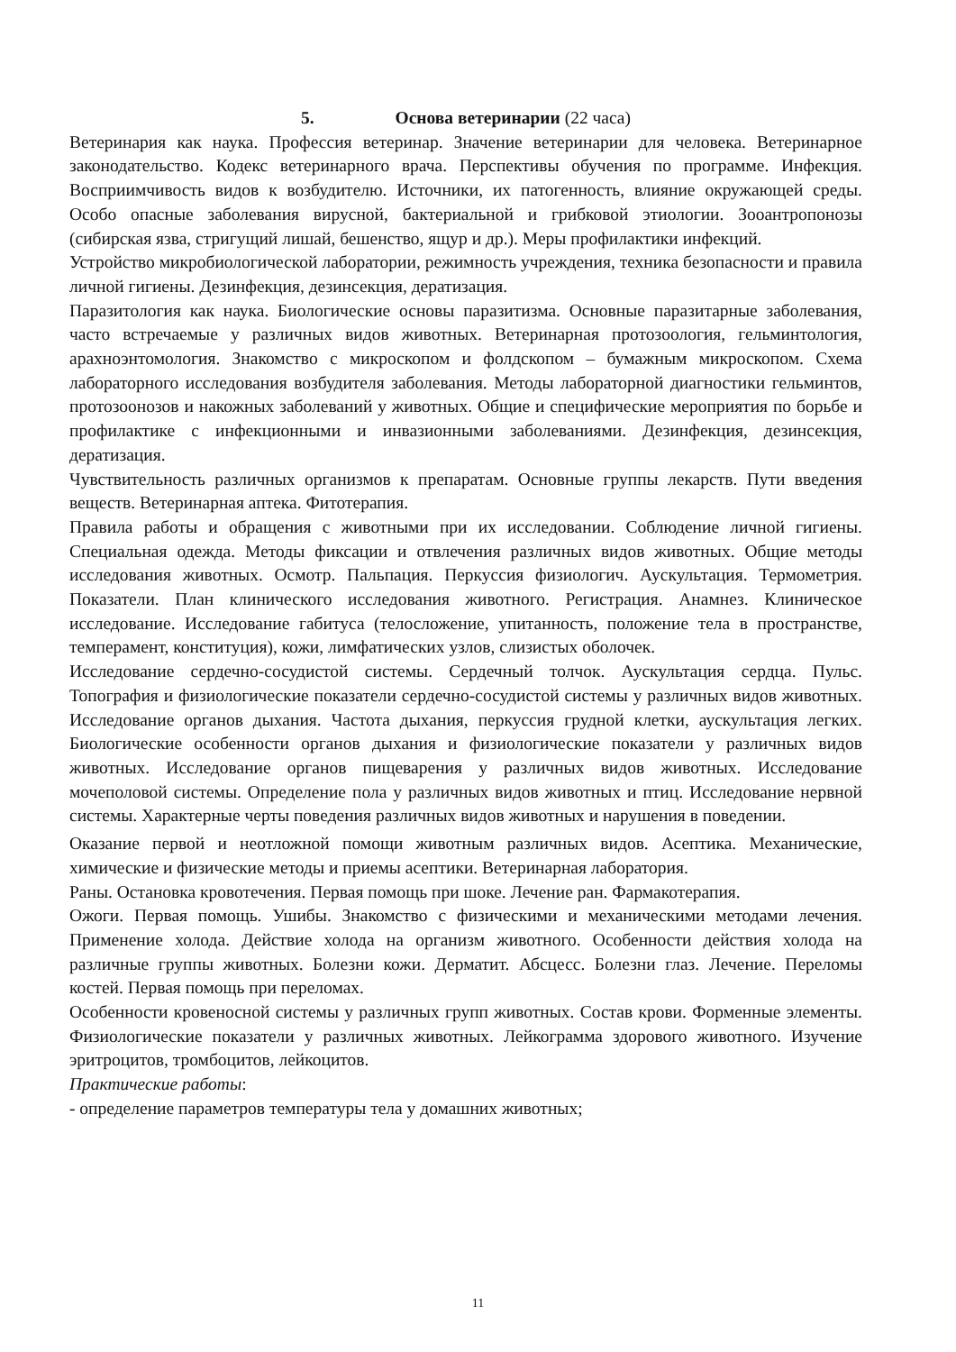5. Основа ветеринарии (22 часа)
Ветеринария как наука. Профессия ветеринар. Значение ветеринарии для человека. Ветеринарное законодательство. Кодекс ветеринарного врача. Перспективы обучения по программе. Инфекция. Восприимчивость видов к возбудителю. Источники, их патогенность, влияние окружающей среды. Особо опасные заболевания вирусной, бактериальной и грибковой этиологии. Зооантропонозы (сибирская язва, стригущий лишай, бешенство, ящур и др.). Меры профилактики инфекций.
Устройство микробиологической лаборатории, режимность учреждения, техника безопасности и правила личной гигиены. Дезинфекция, дезинсекция, дератизация.
Паразитология как наука. Биологические основы паразитизма. Основные паразитарные заболевания, часто встречаемые у различных видов животных. Ветеринарная протозоология, гельминтология, арахноэнтомология. Знакомство с микроскопом и фолдскопом – бумажным микроскопом. Схема лабораторного исследования возбудителя заболевания. Методы лабораторной диагностики гельминтов, протозоонозов и накожных заболеваний у животных. Общие и специфические мероприятия по борьбе и профилактике с инфекционными и инвазионными заболеваниями. Дезинфекция, дезинсекция, дератизация.
Чувствительность различных организмов к препаратам. Основные группы лекарств. Пути введения веществ. Ветеринарная аптека. Фитотерапия.
Правила работы и обращения с животными при их исследовании. Соблюдение личной гигиены. Специальная одежда. Методы фиксации и отвлечения различных видов животных. Общие методы исследования животных. Осмотр. Пальпация. Перкуссия физиологич. Аускультация. Термометрия. Показатели. План клинического исследования животного. Регистрация. Анамнез. Клиническое исследование. Исследование габитуса (телосложение, упитанность, положение тела в пространстве, темперамент, конституция), кожи, лимфатических узлов, слизистых оболочек.
Исследование сердечно-сосудистой системы. Сердечный толчок. Аускультация сердца. Пульс. Топография и физиологические показатели сердечно-сосудистой системы у различных видов животных. Исследование органов дыхания. Частота дыхания, перкуссия грудной клетки, аускультация легких. Биологические особенности органов дыхания и физиологические показатели у различных видов животных. Исследование органов пищеварения у различных видов животных. Исследование мочеполовой системы. Определение пола у различных видов животных и птиц. Исследование нервной системы. Характерные черты поведения различных видов животных и нарушения в поведении.
Оказание первой и неотложной помощи животным различных видов. Асептика. Механические, химические и физические методы и приемы асептики. Ветеринарная лаборатория.
Раны. Остановка кровотечения. Первая помощь при шоке. Лечение ран. Фармакотерапия.
Ожоги. Первая помощь. Ушибы. Знакомство с физическими и механическими методами лечения. Применение холода. Действие холода на организм животного. Особенности действия холода на различные группы животных. Болезни кожи. Дерматит. Абсцесс. Болезни глаз. Лечение. Переломы костей. Первая помощь при переломах.
Особенности кровеносной системы у различных групп животных. Состав крови. Форменные элементы. Физиологические показатели у различных животных. Лейкограмма здорового животного. Изучение эритроцитов, тромбоцитов, лейкоцитов.
Практические работы:
- определение параметров температуры тела у домашних животных;
11